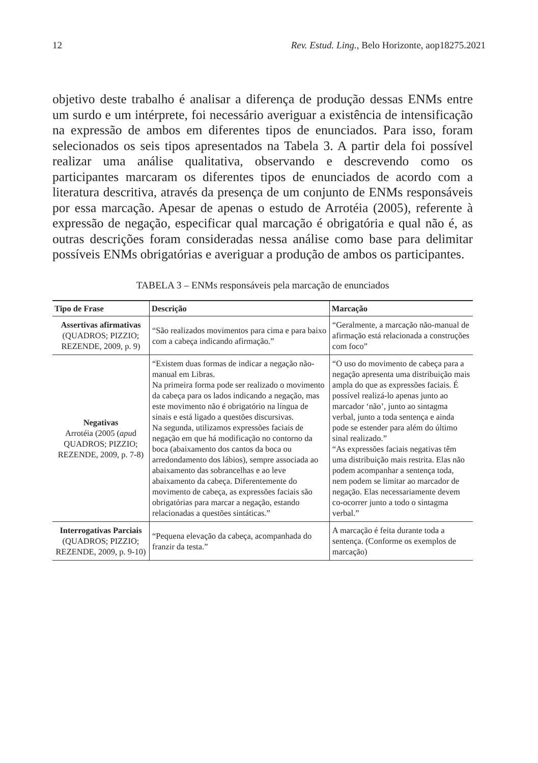12 Rev. Estud. Ling., Belo Horizonte, aop18275.2021
objetivo deste trabalho é analisar a diferença de produção dessas ENMs entre um surdo e um intérprete, foi necessário averiguar a existência de intensificação na expressão de ambos em diferentes tipos de enunciados. Para isso, foram selecionados os seis tipos apresentados na Tabela 3. A partir dela foi possível realizar uma análise qualitativa, observando e descrevendo como os participantes marcaram os diferentes tipos de enunciados de acordo com a literatura descritiva, através da presença de um conjunto de ENMs responsáveis por essa marcação. Apesar de apenas o estudo de Arrotéia (2005), referente à expressão de negação, especificar qual marcação é obrigatória e qual não é, as outras descrições foram consideradas nessa análise como base para delimitar possíveis ENMs obrigatórias e averiguar a produção de ambos os participantes.
TABELA 3 – ENMs responsáveis pela marcação de enunciados
| Tipo de Frase | Descrição | Marcação |
| --- | --- | --- |
| Assertivas afirmativas (QUADROS; PIZZIO; REZENDE, 2009, p. 9) | “São realizados movimentos para cima e para baixo com a cabeça indicando afirmação.” | “Geralmente, a marcação não-manual de afirmação está relacionada a construções com foco” |
| Negativas Arrotéia (2005 ( apu d QUADROS; PIZZIO; REZENDE, 2009, p. 7-8) | “Existem duas formas de indicar a negação não-manual em Libras. Na primeira forma pode ser realizado o movimento da cabeça para os lados indicando a negação, mas este movimento não é obrigatório na língua de sinais e está ligado a questões discursivas. Na segunda, utilizamos expressões faciais de negação em que há modificação no contorno da boca (abaixamento dos cantos da boca ou arredondamento dos lábios), sempre associada ao abaixamento das sobrancelhas e ao leve abaixamento da cabeça. Diferentemente do movimento de cabeça, as expressões faciais são obrigatórias para marcar a negação, estando relacionadas a questões sintáticas.” | “O uso do movimento de cabeça para a negação apresenta uma distribuição mais ampla do que as expressões faciais. É possível realizá-lo apenas junto ao marcador ‘não’, junto ao sintagma verbal, junto a toda sentença e ainda pode se estender para além do último sinal realizado.” “As expressões faciais negativas têm uma distribuição mais restrita. Elas não podem acompanhar a sentença toda, nem podem se limitar ao marcador de negação. Elas necessariamente devem co-ocorrer junto a todo o sintagma verbal.” |
| Interrogativas Parciais (QUADROS; PIZZIO; REZENDE, 2009, p. 9-10) | “Pequena elevação da cabeça, acompanhada do franzir da testa.” | A marcação é feita durante toda a sentença. (Conforme os exemplos de marcação) |